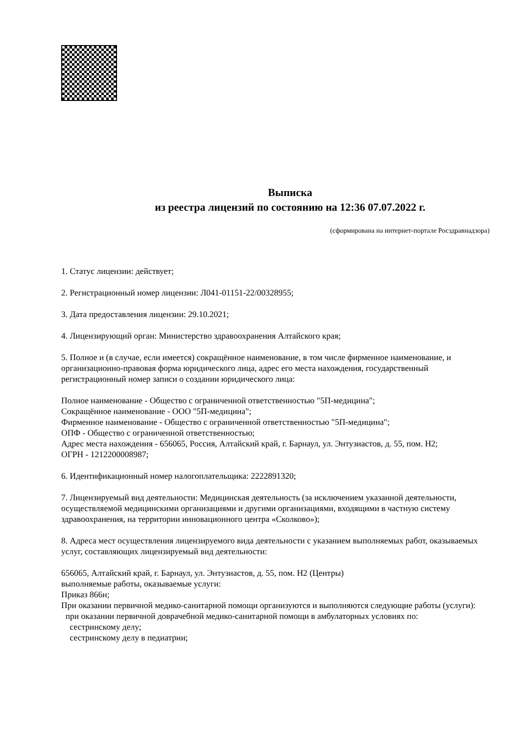Выписка
из реестра лицензий по состоянию на 12:36 07.07.2022 г.
(сформирована на интернет-портале Росздравнадзора)
1. Статус лицензии: действует;
2. Регистрационный номер лицензии: Л041-01151-22/00328955;
3. Дата предоставления лицензии: 29.10.2021;
4. Лицензирующий орган: Министерство здравоохранения Алтайского края;
5. Полное и (в случае, если имеется) сокращённое наименование, в том числе фирменное наименование, и организационно-правовая форма юридического лица, адрес его места нахождения, государственный регистрационный номер записи о создании юридического лица:
Полное наименование - Общество с ограниченной ответственностью "5П-медицина";
Сокращённое наименование - ООО "5П-медицина";
Фирменное наименование - Общество с ограниченной ответственностью "5П-медицина";
ОПФ - Общество с ограниченной ответственностью;
Адрес места нахождения - 656065, Россия, Алтайский край, г. Барнаул, ул. Энтузиастов, д. 55, пом. Н2;
ОГРН - 1212200008987;
6. Идентификационный номер налогоплательщика: 2222891320;
7. Лицензируемый вид деятельности: Медицинская деятельность (за исключением указанной деятельности, осуществляемой медицинскими организациями и другими организациями, входящими в частную систему здравоохранения, на территории инновационного центра «Сколково»);
8. Адреса мест осуществления лицензируемого вида деятельности с указанием выполняемых работ, оказываемых услуг, составляющих лицензируемый вид деятельности:
656065, Алтайский край, г. Барнаул, ул. Энтузиастов, д. 55, пом. Н2 (Центры)
выполняемые работы, оказываемые услуги:
Приказ 866н;
При оказании первичной медико-санитарной помощи организуются и выполняются следующие работы (услуги):
при оказании первичной доврачебной медико-санитарной помощи в амбулаторных условиях по:
сестринскому делу;
сестринскому делу в педиатрии;